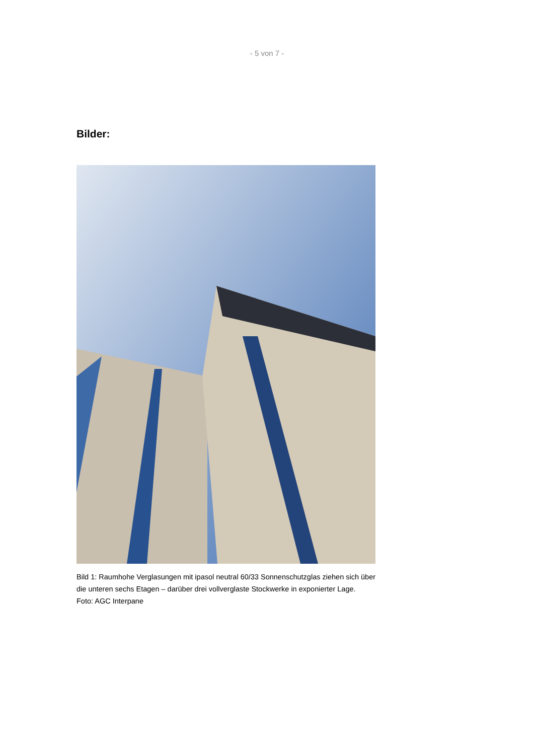- 5 von 7 -
Bilder:
Bild 1: Raumhohe Verglasungen mit ipasol neutral 60/33 Sonnenschutzglas ziehen sich über die unteren sechs Etagen – darüber drei vollverglaste Stockwerke in exponierter Lage.
Foto: AGC Interpane